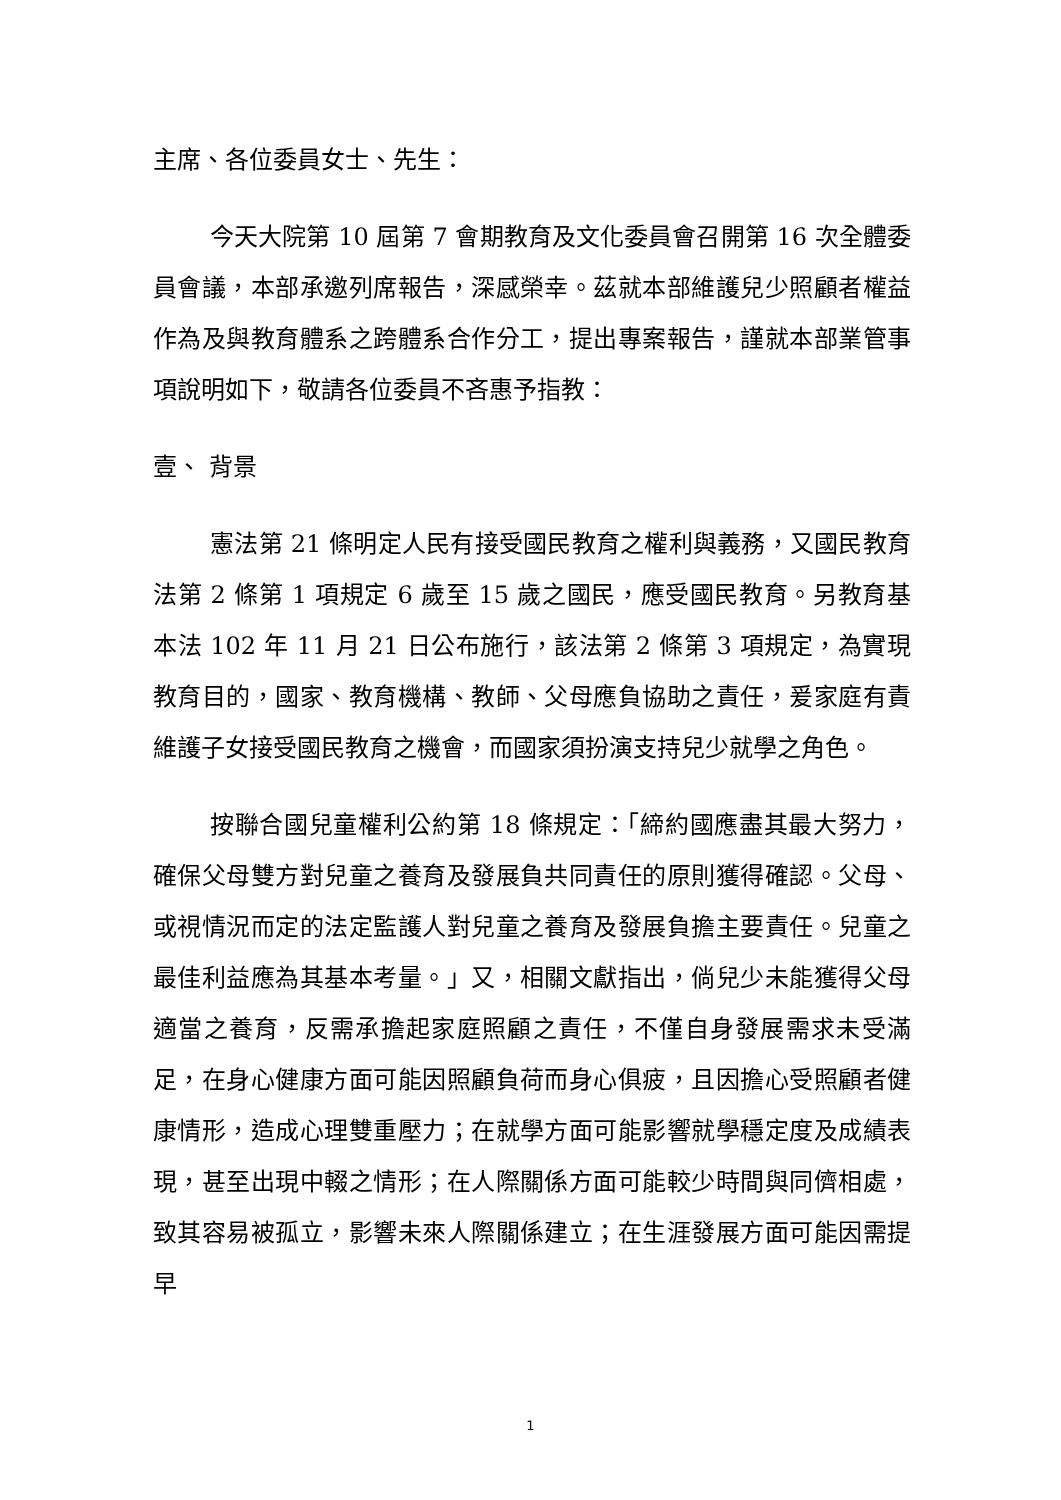主席、各位委員女士、先生：
今天大院第 10 屆第 7 會期教育及文化委員會召開第 16 次全體委員會議，本部承邀列席報告，深感榮幸。茲就本部維護兒少照顧者權益作為及與教育體系之跨體系合作分工，提出專案報告，謹就本部業管事項說明如下，敬請各位委員不吝惠予指教：
壹、 背景
憲法第 21 條明定人民有接受國民教育之權利與義務，又國民教育法第 2 條第 1 項規定 6 歲至 15 歲之國民，應受國民教育。另教育基本法 102 年 11 月 21 日公布施行，該法第 2 條第 3 項規定，為實現教育目的，國家、教育機構、教師、父母應負協助之責任，爰家庭有責維護子女接受國民教育之機會，而國家須扮演支持兒少就學之角色。
按聯合國兒童權利公約第 18 條規定：「締約國應盡其最大努力，確保父母雙方對兒童之養育及發展負共同責任的原則獲得確認。父母、或視情況而定的法定監護人對兒童之養育及發展負擔主要責任。兒童之最佳利益應為其基本考量。」又，相關文獻指出，倘兒少未能獲得父母適當之養育，反需承擔起家庭照顧之責任，不僅自身發展需求未受滿足，在身心健康方面可能因照顧負荷而身心俱疲，且因擔心受照顧者健康情形，造成心理雙重壓力；在就學方面可能影響就學穩定度及成績表現，甚至出現中輟之情形；在人際關係方面可能較少時間與同儕相處，致其容易被孤立，影響未來人際關係建立；在生涯發展方面可能因需提早
1